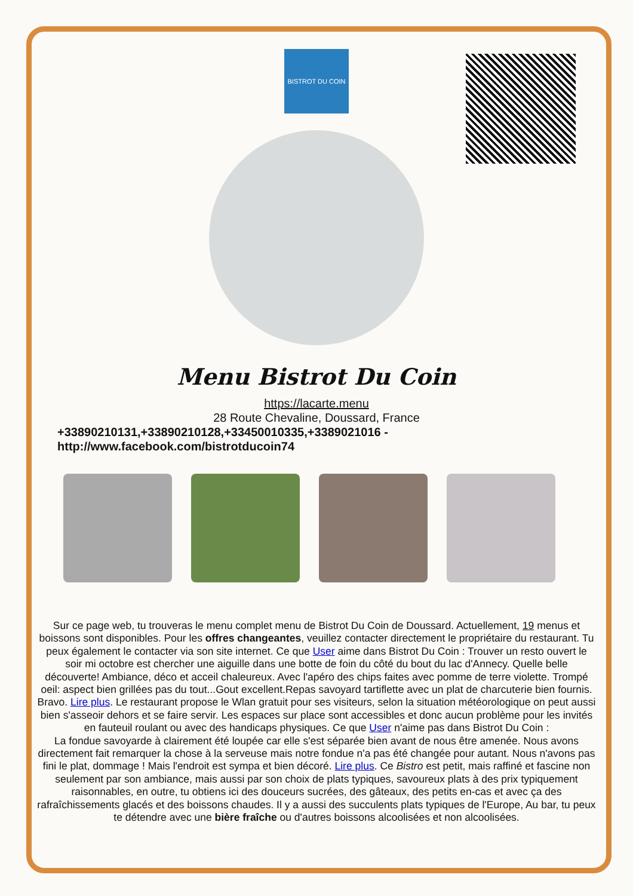BISTROT DU COIN
Menu Bistrot Du Coin
https://lacarte.menu
28 Route Chevaline, Doussard, France
+33890210131,+33890210128,+33450010335,+3389021016 -
http://www.facebook.com/bistrotducoin74
Sur ce page web, tu trouveras le menu complet menu de Bistrot Du Coin de Doussard. Actuellement, 19 menus et boissons sont disponibles. Pour les offres changeantes, veuillez contacter directement le propriétaire du restaurant. Tu peux également le contacter via son site internet. Ce que User aime dans Bistrot Du Coin : Trouver un resto ouvert le soir mi octobre est chercher une aiguille dans une botte de foin du côté du bout du lac d'Annecy. Quelle belle découverte! Ambiance, déco et acceil chaleureux. Avec l'apéro des chips faites avec pomme de terre violette. Trompé oeil: aspect bien grillées pas du tout...Gout excellent.Repas savoyard tartiflette avec un plat de charcuterie bien fournis. Bravo. Lire plus. Le restaurant propose le Wlan gratuit pour ses visiteurs, selon la situation météorologique on peut aussi bien s'asseoir dehors et se faire servir. Les espaces sur place sont accessibles et donc aucun problème pour les invités en fauteuil roulant ou avec des handicaps physiques. Ce que User n'aime pas dans Bistrot Du Coin :
La fondue savoyarde à clairement été loupée car elle s'est séparée bien avant de nous être amenée. Nous avons directement fait remarquer la chose à la serveuse mais notre fondue n'a pas été changée pour autant. Nous n'avons pas fini le plat, dommage ! Mais l'endroit est sympa et bien décoré. Lire plus. Ce Bistro est petit, mais raffiné et fascine non seulement par son ambiance, mais aussi par son choix de plats typiques, savoureux plats à des prix typiquement raisonnables, en outre, tu obtiens ici des douceurs sucrées, des gâteaux, des petits en-cas et avec ça des rafraîchissements glacés et des boissons chaudes. Il y a aussi des succulents plats typiques de l'Europe, Au bar, tu peux te détendre avec une bière fraîche ou d'autres boissons alcoolisées et non alcoolisées.